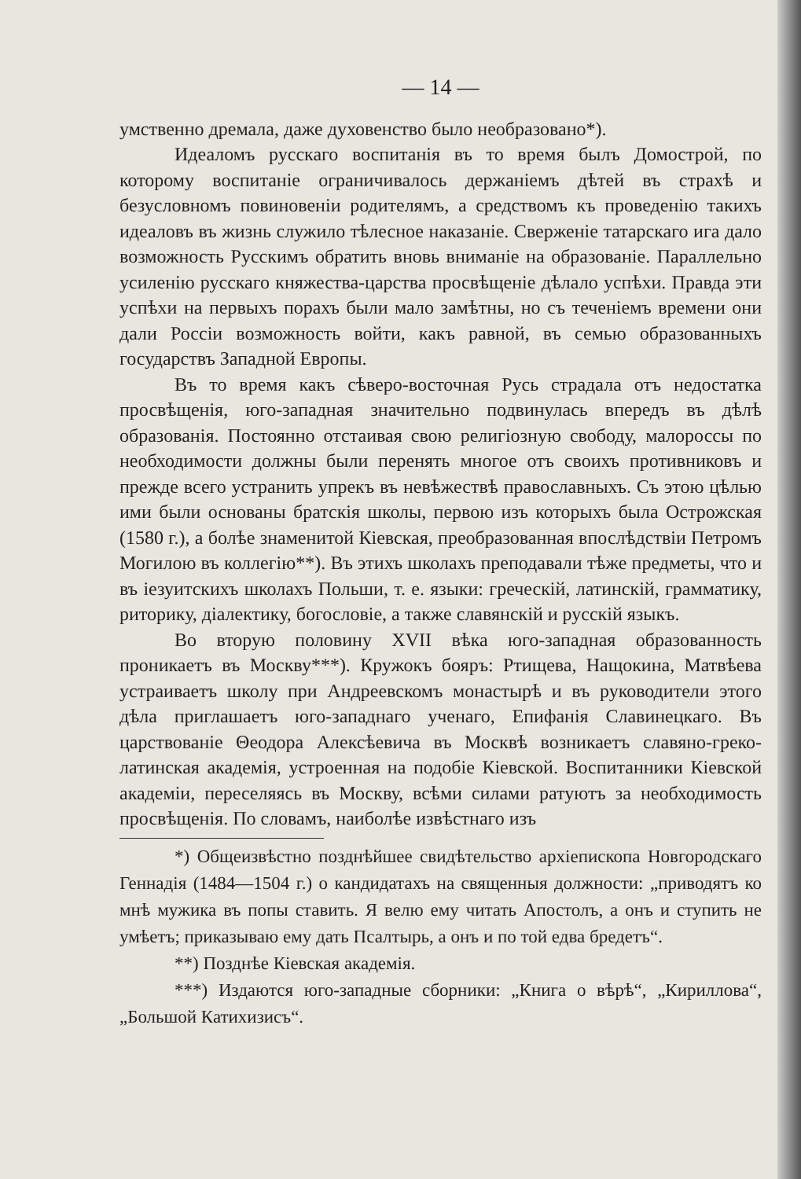— 14 —
умственно дремала, даже духовенство было необразовано*).
Идеаломъ русскаго воспитанія въ то время былъ Домострой, по которому воспитаніе ограничивалось держаніемъ дѣтей въ страхѣ и безусловномъ повиновеніи родителямъ, а средствомъ къ проведенію такихъ идеаловъ въ жизнь служило тѣлесное наказаніе. Сверженіе татарскаго ига дало возможность Русскимъ обратить вновь вниманіе на образованіе. Параллельно усиленію русскаго княжества-царства просвѣщеніе дѣлало успѣхи. Правда эти успѣхи на первыхъ порахъ были мало замѣтны, но съ теченіемъ времени они дали Россіи возможность войти, какъ равной, въ семью образованныхъ государствъ Западной Европы.
Въ то время какъ сѣверо-восточная Русь страдала отъ недостатка просвѣщенія, юго-западная значительно подвинулась впередъ въ дѣлѣ образованія. Постоянно отстаивая свою религіозную свободу, малороссы по необходимости должны были перенять многое отъ своихъ противниковъ и прежде всего устранить упрекъ въ невѣжествѣ православныхъ. Съ этою цѣлью ими были основаны братскія школы, первою изъ которыхъ была Острожская (1580 г.), а болѣе знаменитой Кіевская, преобразованная впослѣдствіи Петромъ Могилою въ коллегію**). Въ этихъ школахъ преподавали тѣже предметы, что и въ іезуитскихъ школахъ Польши, т. е. языки: греческій, латинскій, грамматику, риторику, діалектику, богословіе, а также славянскій и русскій языкъ.
Во вторую половину XVII вѣка юго-западная образованность проникаетъ въ Москву***). Кружокъ бояръ: Ртищева, Нащокина, Матвѣева устраиваетъ школу при Андреевскомъ монастырѣ и въ руководители этого дѣла приглашаетъ юго-западнаго ученаго, Епифанія Славинецкаго. Въ царствованіе Θеодора Алексѣевича въ Москвѣ возникаетъ славяно-греко-латинская академія, устроенная на подобіе Кіевской. Воспитанники Кіевской академіи, переселяясь въ Москву, всѣми силами ратуютъ за необходимость просвѣщенія. По словамъ, наиболѣе извѣстнаго изъ
*) Общеизвѣстно позднѣйшее свидѣтельство архіепископа Новгородскаго Геннадія (1484—1504 г.) о кандидатахъ на священныя должности: „приводятъ ко мнѣ мужика въ попы ставить. Я велю ему читать Апостолъ, а онъ и ступить не умѣетъ; приказываю ему дать Псалтырь, а онъ и по той едва бредетъ“.
**) Позднѣе Кіевская академія.
***) Издаются юго-западные сборники: „Книга о вѣрѣ“, „Кириллова“, „Большой Катихизисъ“.